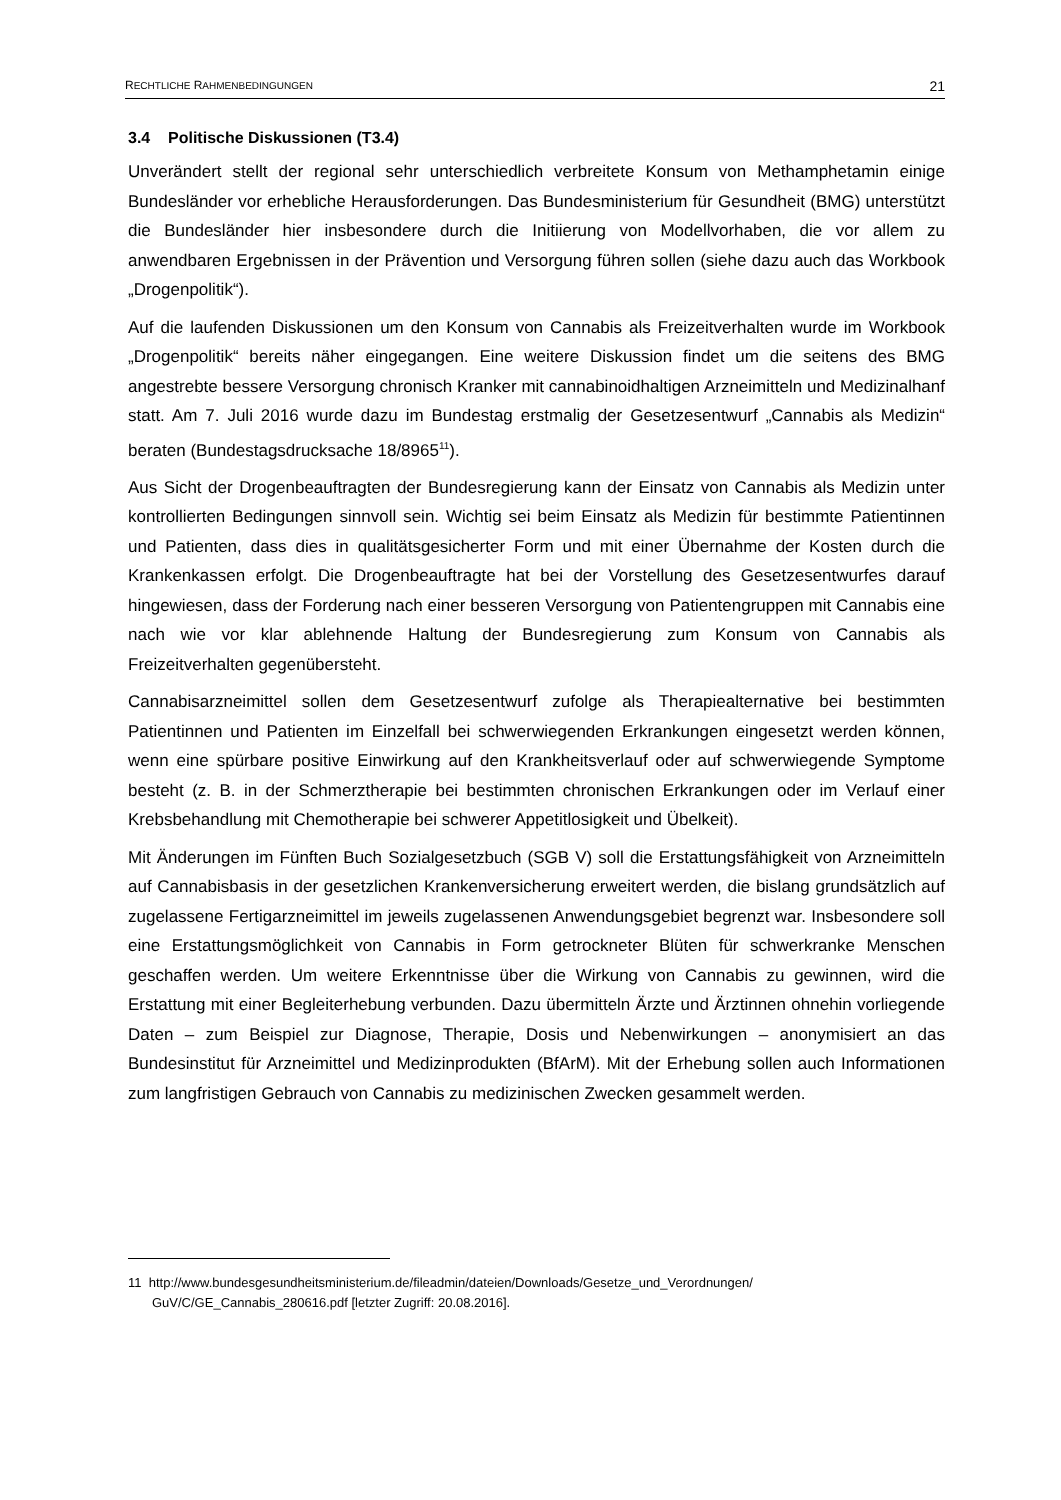RECHTLICHE RAHMENBEDINGUNGEN 21
3.4 Politische Diskussionen (T3.4)
Unverändert stellt der regional sehr unterschiedlich verbreitete Konsum von Methamphetamin einige Bundesländer vor erhebliche Herausforderungen. Das Bundesministerium für Gesundheit (BMG) unterstützt die Bundesländer hier insbesondere durch die Initiierung von Modellvorhaben, die vor allem zu anwendbaren Ergebnissen in der Prävention und Versorgung führen sollen (siehe dazu auch das Workbook „Drogenpolitik“).
Auf die laufenden Diskussionen um den Konsum von Cannabis als Freizeitverhalten wurde im Workbook „Drogenpolitik“ bereits näher eingegangen. Eine weitere Diskussion findet um die seitens des BMG angestrebte bessere Versorgung chronisch Kranker mit cannabinoidhaltigen Arzneimitteln und Medizinalhanf statt. Am 7. Juli 2016 wurde dazu im Bundestag erstmalig der Gesetzesentwurf „Cannabis als Medizin“ beraten (Bundestagsdrucksache 18/8965<sup>11</sup>).
Aus Sicht der Drogenbeauftragten der Bundesregierung kann der Einsatz von Cannabis als Medizin unter kontrollierten Bedingungen sinnvoll sein. Wichtig sei beim Einsatz als Medizin für bestimmte Patientinnen und Patienten, dass dies in qualitätsgesicherter Form und mit einer Übernahme der Kosten durch die Krankenkassen erfolgt. Die Drogenbeauftragte hat bei der Vorstellung des Gesetzesentwurfes darauf hingewiesen, dass der Forderung nach einer besseren Versorgung von Patientengruppen mit Cannabis eine nach wie vor klar ablehnende Haltung der Bundesregierung zum Konsum von Cannabis als Freizeitverhalten gegenübersteht.
Cannabisarzneimittel sollen dem Gesetzesentwurf zufolge als Therapiealternative bei bestimmten Patientinnen und Patienten im Einzelfall bei schwerwiegenden Erkrankungen eingesetzt werden können, wenn eine spürbare positive Einwirkung auf den Krankheitsverlauf oder auf schwerwiegende Symptome besteht (z. B. in der Schmerztherapie bei bestimmten chronischen Erkrankungen oder im Verlauf einer Krebsbehandlung mit Chemotherapie bei schwerer Appetitlosigkeit und Übelkeit).
Mit Änderungen im Fünften Buch Sozialgesetzbuch (SGB V) soll die Erstattungsfähigkeit von Arzneimitteln auf Cannabisbasis in der gesetzlichen Krankenversicherung erweitert werden, die bislang grundsätzlich auf zugelassene Fertigarzneimittel im jeweils zugelassenen Anwendungsgebiet begrenzt war. Insbesondere soll eine Erstattungsmöglichkeit von Cannabis in Form getrockneter Blüten für schwerkranke Menschen geschaffen werden. Um weitere Erkenntnisse über die Wirkung von Cannabis zu gewinnen, wird die Erstattung mit einer Begleiterhebung verbunden. Dazu übermitteln Ärzte und Ärztinnen ohnehin vorliegende Daten – zum Beispiel zur Diagnose, Therapie, Dosis und Nebenwirkungen – anonymisiert an das Bundesinstitut für Arzneimittel und Medizinprodukten (BfArM). Mit der Erhebung sollen auch Informationen zum langfristigen Gebrauch von Cannabis zu medizinischen Zwecken gesammelt werden.
11 http://www.bundesgesundheitsministerium.de/fileadmin/dateien/Downloads/Gesetze_und_Verordnungen/ GuV/C/GE_Cannabis_280616.pdf [letzter Zugriff: 20.08.2016].